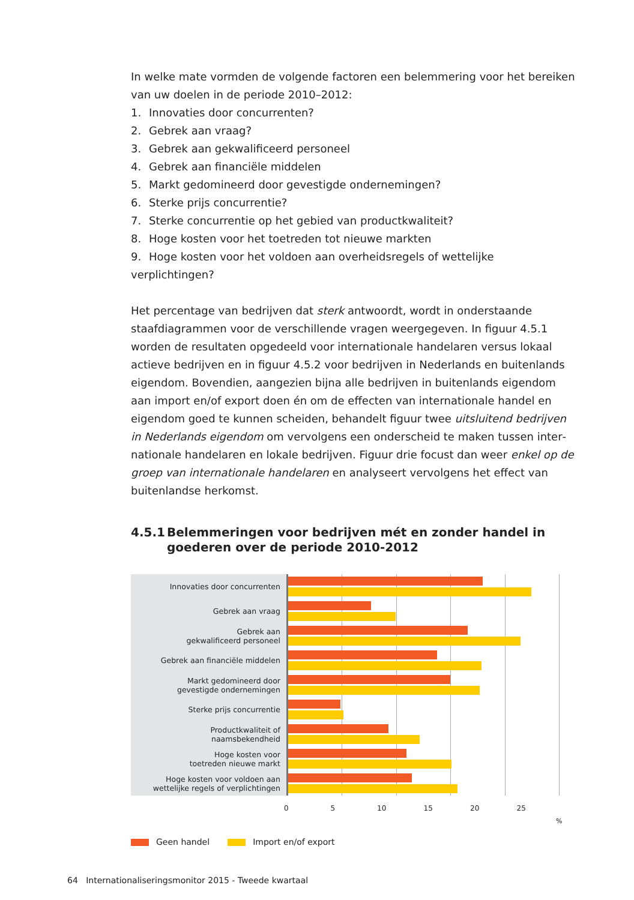In welke mate vormden de volgende factoren een belemmering voor het bereiken van uw doelen in de periode 2010–2012:
1. Innovaties door concurrenten?
2. Gebrek aan vraag?
3. Gebrek aan gekwalificeerd personeel
4. Gebrek aan financiële middelen
5. Markt gedomineerd door gevestigde ondernemingen?
6. Sterke prijs concurrentie?
7. Sterke concurrentie op het gebied van productkwaliteit?
8. Hoge kosten voor het toetreden tot nieuwe markten
9. Hoge kosten voor het voldoen aan overheidsregels of wettelijke verplichtingen?
Het percentage van bedrijven dat sterk antwoordt, wordt in onderstaande staafdiagrammen voor de verschillende vragen weergegeven. In figuur 4.5.1 worden de resultaten opgedeeld voor internationale handelaren versus lokaal actieve bedrijven en in figuur 4.5.2 voor bedrijven in Nederlands en buitenlands eigendom. Bovendien, aangezien bijna alle bedrijven in buitenlands eigendom aan import en/of export doen én om de effecten van internationale handel en eigendom goed te kunnen scheiden, behandelt figuur twee uitsluitend bedrijven in Nederlands eigendom om vervolgens een onderscheid te maken tussen inter­nationale handelaren en lokale bedrijven. Figuur drie focust dan weer enkel op de groep van internationale handelaren en analyseert vervolgens het effect van buitenlandse herkomst.
4.5.1 Belemmeringen voor bedrijven mét en zonder handel in goederen over de periode 2010-2012
Innovaties door concurrenten
Gebrek aan vraag
Gebrek aan
gekwalificeerd personeel
Gebrek aan financiële middelen
Markt gedomineerd door
gevestigde ondernemingen
Sterke prijs concurrentie
Productkwaliteit of
naamsbekendheid
Hoge kosten voor
toetreden nieuwe markt
Hoge kosten voor voldoen aan
wettelijke regels of verplichtingen
0 5 10 15 20 25
%
Geen handel Import en/of export
64 Internationaliseringsmonitor 2015 - Tweede kwartaal